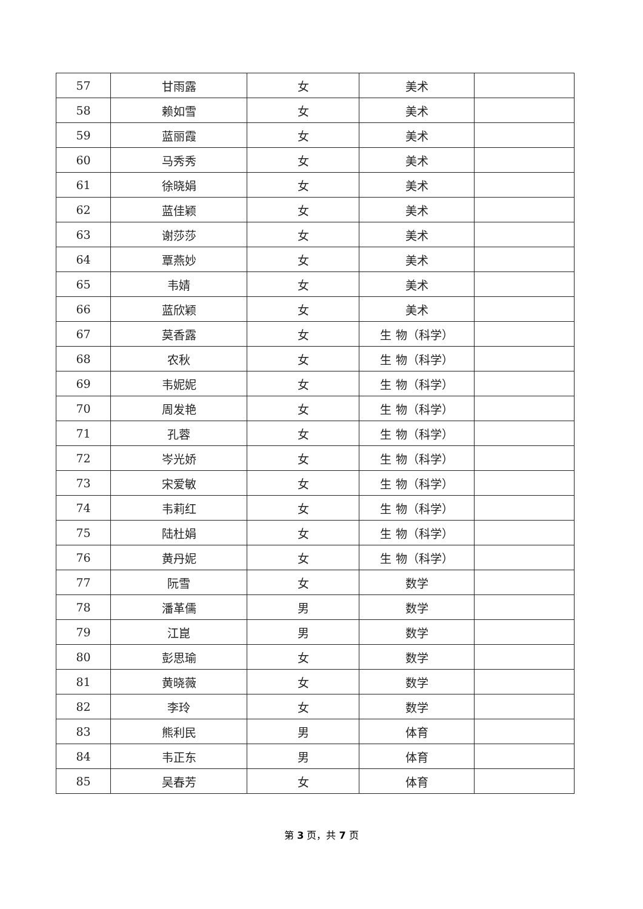| 57 | 甘雨露 | 女 | 美术 | |
| 58 | 赖如雪 | 女 | 美术 | |
| 59 | 蓝丽霞 | 女 | 美术 | |
| 60 | 马秀秀 | 女 | 美术 | |
| 61 | 徐晓娟 | 女 | 美术 | |
| 62 | 蓝佳颖 | 女 | 美术 | |
| 63 | 谢莎莎 | 女 | 美术 | |
| 64 | 覃燕妙 | 女 | 美术 | |
| 65 | 韦婧 | 女 | 美术 | |
| 66 | 蓝欣颖 | 女 | 美术 | |
| 67 | 莫香露 | 女 | 生 物（科学） | |
| 68 | 农秋 | 女 | 生 物（科学） | |
| 69 | 韦妮妮 | 女 | 生 物（科学） | |
| 70 | 周发艳 | 女 | 生 物（科学） | |
| 71 | 孔蓉 | 女 | 生 物（科学） | |
| 72 | 岑光娇 | 女 | 生 物（科学） | |
| 73 | 宋爱敏 | 女 | 生 物（科学） | |
| 74 | 韦莉红 | 女 | 生 物（科学） | |
| 75 | 陆杜娟 | 女 | 生 物（科学） | |
| 76 | 黄丹妮 | 女 | 生 物（科学） | |
| 77 | 阮雪 | 女 | 数学 | |
| 78 | 潘革儒 | 男 | 数学 | |
| 79 | 江崑 | 男 | 数学 | |
| 80 | 彭思瑜 | 女 | 数学 | |
| 81 | 黄晓薇 | 女 | 数学 | |
| 82 | 李玲 | 女 | 数学 | |
| 83 | 熊利民 | 男 | 体育 | |
| 84 | 韦正东 | 男 | 体育 | |
| 85 | 吴春芳 | 女 | 体育 | |
第 3 页，共 7 页